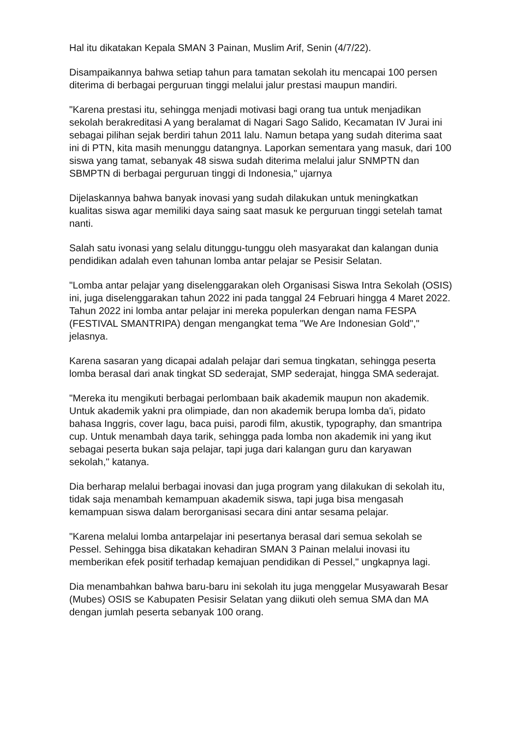Hal itu dikatakan Kepala SMAN 3 Painan, Muslim Arif, Senin (4/7/22).
Disampaikannya bahwa setiap tahun para tamatan sekolah itu mencapai 100 persen diterima di berbagai perguruan tinggi melalui jalur prestasi maupun mandiri.
"Karena prestasi itu, sehingga menjadi motivasi bagi orang tua untuk menjadikan sekolah berakreditasi A yang beralamat di Nagari Sago Salido, Kecamatan IV Jurai ini sebagai pilihan sejak berdiri tahun 2011 lalu. Namun betapa yang sudah diterima saat ini di PTN, kita masih menunggu datangnya. Laporkan sementara yang masuk, dari 100 siswa yang tamat, sebanyak 48 siswa sudah diterima melalui jalur SNMPTN dan SBMPTN di berbagai perguruan tinggi di Indonesia," ujarnya
Dijelaskannya bahwa banyak inovasi yang sudah dilakukan untuk meningkatkan kualitas siswa agar memiliki daya saing saat masuk ke perguruan tinggi setelah tamat nanti.
Salah satu ivonasi yang selalu ditunggu-tunggu oleh masyarakat dan kalangan dunia pendidikan adalah even tahunan lomba antar pelajar se Pesisir Selatan.
"Lomba antar pelajar yang diselenggarakan oleh Organisasi Siswa Intra Sekolah (OSIS) ini, juga diselenggarakan tahun 2022 ini pada tanggal 24 Februari hingga 4 Maret 2022. Tahun 2022 ini lomba antar pelajar ini mereka populerkan dengan nama FESPA (FESTIVAL SMANTRIPA) dengan mengangkat tema "We Are Indonesian Gold"," jelasnya.
Karena sasaran yang dicapai adalah pelajar dari semua tingkatan, sehingga peserta lomba berasal dari anak tingkat SD sederajat, SMP sederajat, hingga SMA sederajat.
"Mereka itu mengikuti berbagai perlombaan baik akademik maupun non akademik. Untuk akademik yakni pra olimpiade, dan non akademik berupa lomba da'i, pidato bahasa Inggris, cover lagu, baca puisi, parodi film, akustik, typography, dan smantripa cup. Untuk menambah daya tarik, sehingga pada lomba non akademik ini yang ikut sebagai peserta bukan saja pelajar, tapi juga dari kalangan guru dan karyawan sekolah," katanya.
Dia berharap melalui berbagai inovasi dan juga program yang dilakukan di sekolah itu, tidak saja menambah kemampuan akademik siswa, tapi juga bisa mengasah kemampuan siswa dalam berorganisasi secara dini antar sesama pelajar.
"Karena melalui lomba antarpelajar ini pesertanya berasal dari semua sekolah se Pessel. Sehingga bisa dikatakan kehadiran SMAN 3 Painan melalui inovasi itu memberikan efek positif terhadap kemajuan pendidikan di Pessel," ungkapnya lagi.
Dia menambahkan bahwa baru-baru ini sekolah itu juga menggelar Musyawarah Besar (Mubes) OSIS se Kabupaten Pesisir Selatan yang diikuti oleh semua SMA dan MA dengan jumlah peserta sebanyak 100 orang.